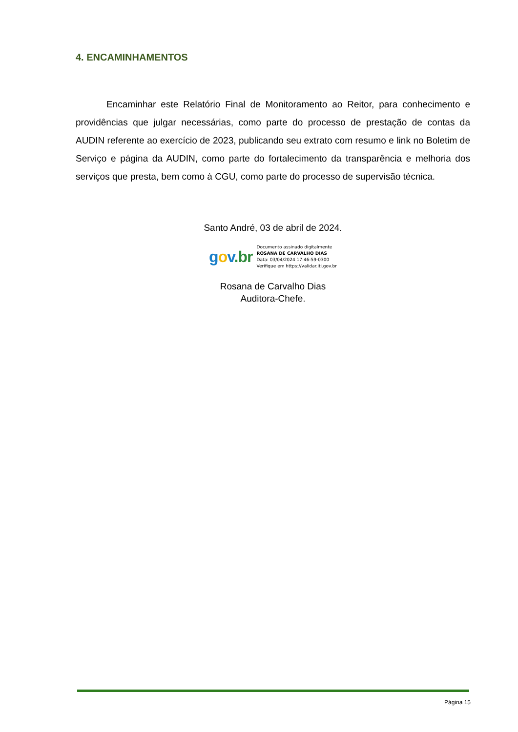4. ENCAMINHAMENTOS
Encaminhar este Relatório Final de Monitoramento ao Reitor, para conhecimento e providências que julgar necessárias, como parte do processo de prestação de contas da AUDIN referente ao exercício de 2023, publicando seu extrato com resumo e link no Boletim de Serviço e página da AUDIN, como parte do fortalecimento da transparência e melhoria dos serviços que presta, bem como à CGU, como parte do processo de supervisão técnica.
Santo André, 03 de abril de 2024.
gov.br
Documento assinado digitalmente
ROSANA DE CARVALHO DIAS
Data: 03/04/2024 17:46:59-0300
Verifique em https://validar.iti.gov.br
Rosana de Carvalho Dias
Auditora-Chefe.
Página 15